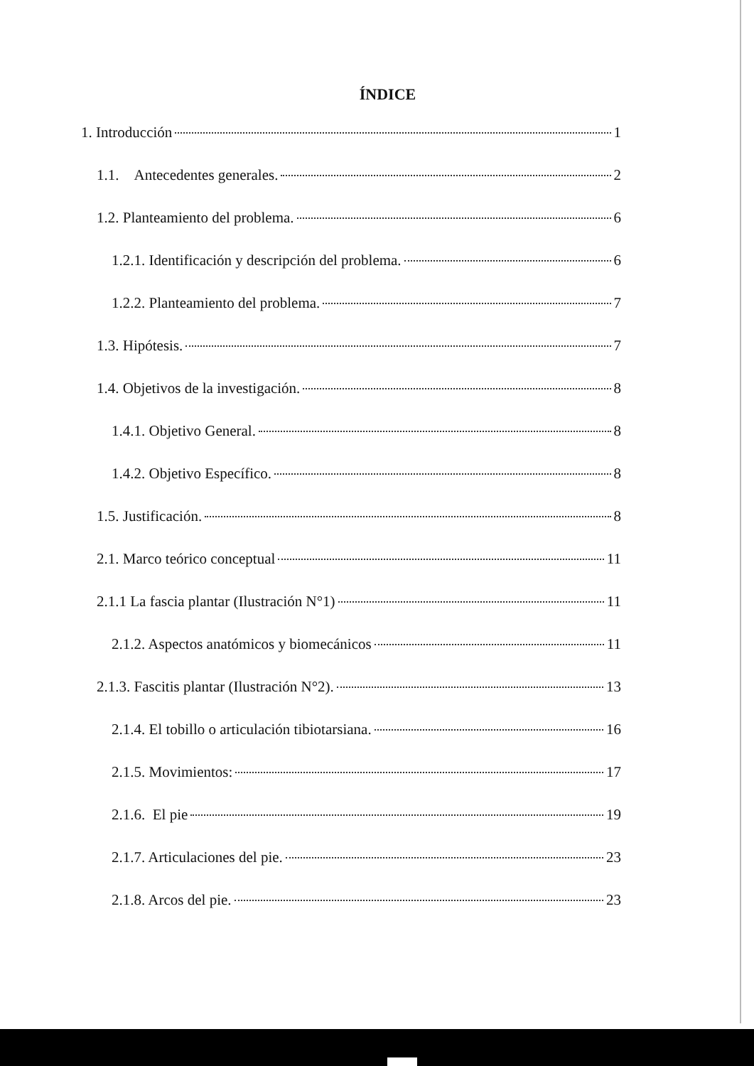ÍNDICE
1. Introducción 1
1.1. Antecedentes generales. 2
1.2. Planteamiento del problema. 6
1.2.1. Identificación y descripción del problema. 6
1.2.2. Planteamiento del problema. 7
1.3. Hipótesis. 7
1.4. Objetivos de la investigación. 8
1.4.1. Objetivo General. 8
1.4.2. Objetivo Específico. 8
1.5. Justificación. 8
2.1. Marco teórico conceptual 11
2.1.1 La fascia plantar (Ilustración N°1) 11
2.1.2. Aspectos anatómicos y biomecánicos 11
2.1.3. Fascitis plantar (Ilustración N°2). 13
2.1.4. El tobillo o articulación tibiotarsiana. 16
2.1.5. Movimientos: 17
2.1.6. El pie 19
2.1.7. Articulaciones del pie. 23
2.1.8. Arcos del pie. 23